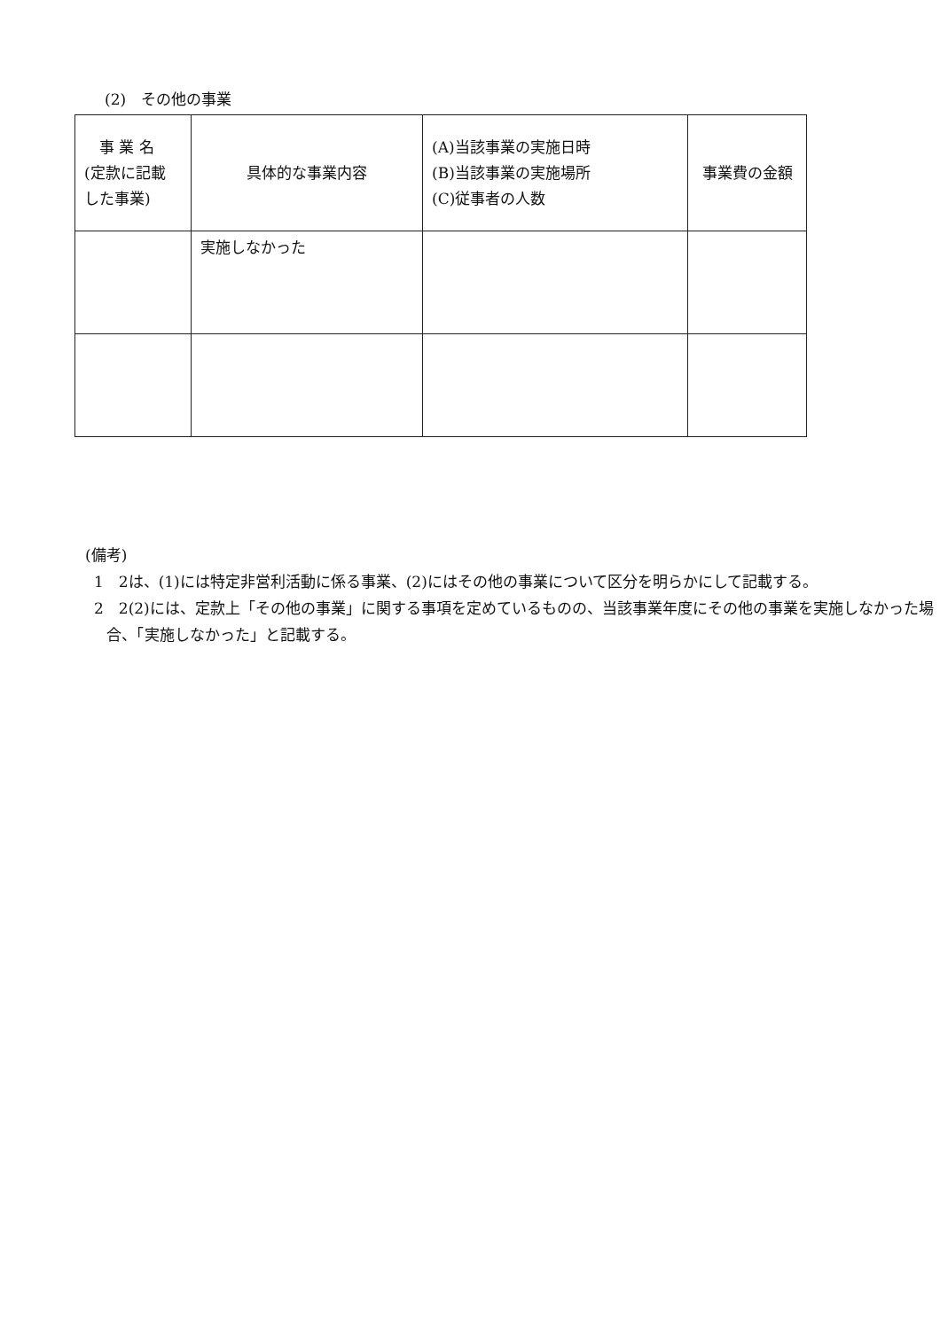(2)　その他の事業
| 事 業 名 (定款に記載 した事業) | 具体的な事業内容 | (A)当該事業の実施日時 (B)当該事業の実施場所 (C)従事者の人数 | 事業費の金額 |
| --- | --- | --- | --- |
| | 実施しなかった | | |
(備考)
1　2は、(1)には特定非営利活動に係る事業、(2)にはその他の事業について区分を明らかにして記載する。
2　2(2)には、定款上「その他の事業」に関する事項を定めているものの、当該事業年度にその他の事業を実施しなかった場合、「実施しなかった」と記載する。